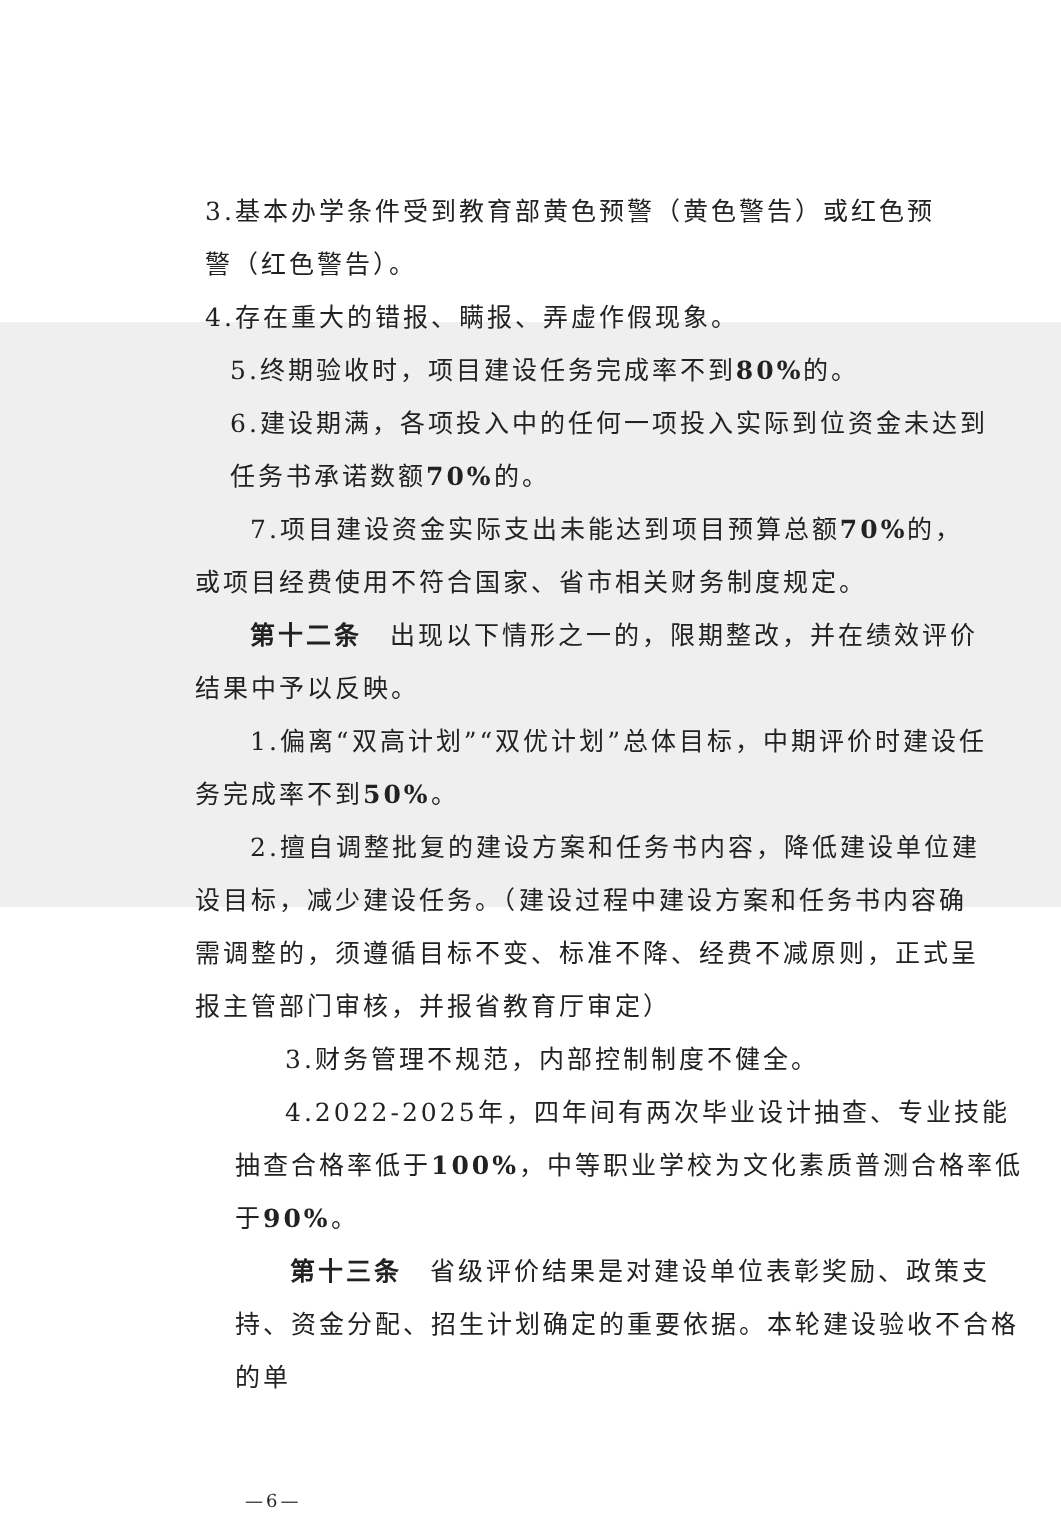3.基本办学条件受到教育部黄色预警（黄色警告）或红色预警（红色警告）。
4.存在重大的错报、瞒报、弄虚作假现象。
5.终期验收时，项目建设任务完成率不到80% 的。
6.建设期满，各项投入中的任何一项投入实际到位资金未达到任务书承诺数额70% 的。
7.项目建设资金实际支出未能达到项目预算总额70% 的，或项目经费使用不符合国家、省市相关财务制度规定。
第十二条　出现以下情形之一的，限期整改，并在绩效评价结果中予以反映。
1.偏离“双高计划”“双优计划”总体目标，中期评价时建设任务完成率不到50%。
2.擅自调整批复的建设方案和任务书内容，降低建设单位建设目标，减少建设任务。（建设过程中建设方案和任务书内容确需调整的，须遵循目标不变、标准不降、经费不减原则，正式呈报主管部门审核，并报省教育厅审定）
3.财务管理不规范，内部控制制度不健全。
4.2022-2025年，四年间有两次毕业设计抽查、专业技能抽查合格率低于100%，中等职业学校为文化素质普测合格率低于90%。
第十三条　省级评价结果是对建设单位表彰奖励、政策支持、资金分配、招生计划确定的重要依据。本轮建设验收不合格的单
—6—